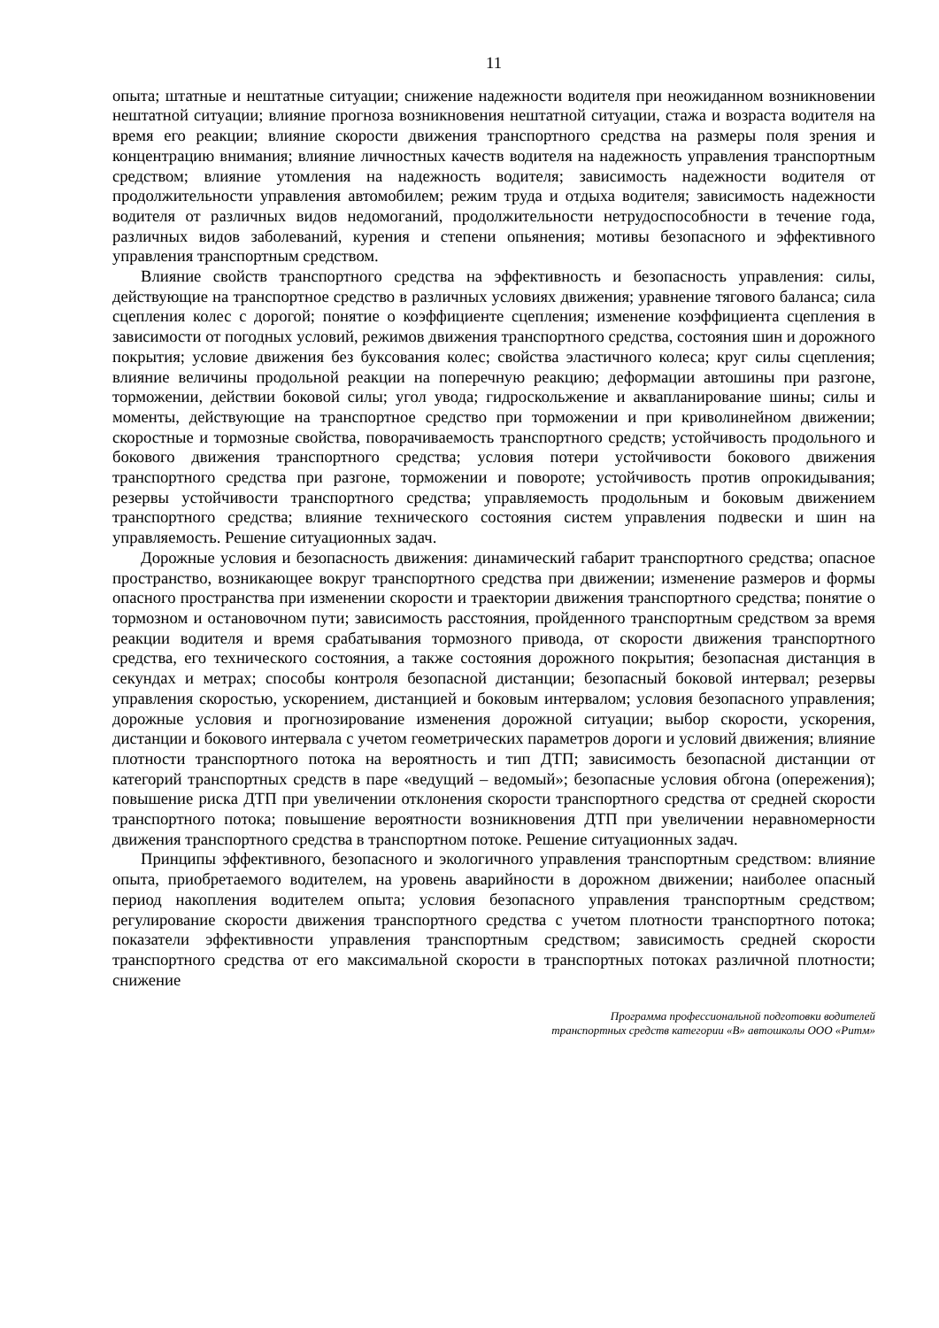11
опыта; штатные и нештатные ситуации; снижение надежности водителя при неожиданном возникновении нештатной ситуации; влияние прогноза возникновения нештатной ситуации, стажа и возраста водителя на время его реакции; влияние скорости движения транспортного средства на размеры поля зрения и концентрацию внимания; влияние личностных качеств водителя на надежность управления транспортным средством; влияние утомления на надежность водителя; зависимость надежности водителя от продолжительности управления автомобилем; режим труда и отдыха водителя; зависимость надежности водителя от различных видов недомоганий, продолжительности нетрудоспособности в течение года, различных видов заболеваний, курения и степени опьянения; мотивы безопасного и эффективного управления транспортным средством.
Влияние свойств транспортного средства на эффективность и безопасность управления: силы, действующие на транспортное средство в различных условиях движения; уравнение тягового баланса; сила сцепления колес с дорогой; понятие о коэффициенте сцепления; изменение коэффициента сцепления в зависимости от погодных условий, режимов движения транспортного средства, состояния шин и дорожного покрытия; условие движения без буксования колес; свойства эластичного колеса; круг силы сцепления; влияние величины продольной реакции на поперечную реакцию; деформации автошины при разгоне, торможении, действии боковой силы; угол увода; гидроскольжение и аквапланирование шины; силы и моменты, действующие на транспортное средство при торможении и при криволинейном движении; скоростные и тормозные свойства, поворачиваемость транспортного средств; устойчивость продольного и бокового движения транспортного средства; условия потери устойчивости бокового движения транспортного средства при разгоне, торможении и повороте; устойчивость против опрокидывания; резервы устойчивости транспортного средства; управляемость продольным и боковым движением транспортного средства; влияние технического состояния систем управления подвески и шин на управляемость. Решение ситуационных задач.
Дорожные условия и безопасность движения: динамический габарит транспортного средства; опасное пространство, возникающее вокруг транспортного средства при движении; изменение размеров и формы опасного пространства при изменении скорости и траектории движения транспортного средства; понятие о тормозном и остановочном пути; зависимость расстояния, пройденного транспортным средством за время реакции водителя и время срабатывания тормозного привода, от скорости движения транспортного средства, его технического состояния, а также состояния дорожного покрытия; безопасная дистанция в секундах и метрах; способы контроля безопасной дистанции; безопасный боковой интервал; резервы управления скоростью, ускорением, дистанцией и боковым интервалом; условия безопасного управления; дорожные условия и прогнозирование изменения дорожной ситуации; выбор скорости, ускорения, дистанции и бокового интервала с учетом геометрических параметров дороги и условий движения; влияние плотности транспортного потока на вероятность и тип ДТП; зависимость безопасной дистанции от категорий транспортных средств в паре «ведущий – ведомый»; безопасные условия обгона (опережения); повышение риска ДТП при увеличении отклонения скорости транспортного средства от средней скорости транспортного потока; повышение вероятности возникновения ДТП при увеличении неравномерности движения транспортного средства в транспортном потоке. Решение ситуационных задач.
Принципы эффективного, безопасного и экологичного управления транспортным средством: влияние опыта, приобретаемого водителем, на уровень аварийности в дорожном движении; наиболее опасный период накопления водителем опыта; условия безопасного управления транспортным средством; регулирование скорости движения транспортного средства с учетом плотности транспортного потока; показатели эффективности управления транспортным средством; зависимость средней скорости транспортного средства от его максимальной скорости в транспортных потоках различной плотности; снижение
Программа профессиональной подготовки водителей
транспортных средств категории «В» автошколы ООО «Ритм»